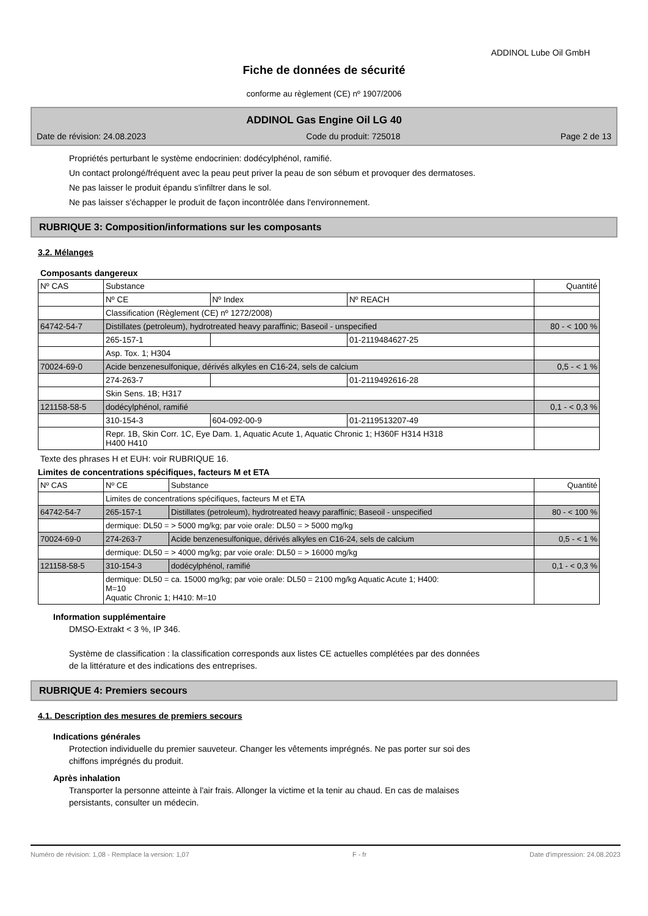ADDINOL Lube Oil GmbH
Fiche de données de sécurité
conforme au règlement (CE) nº 1907/2006
ADDINOL Gas Engine Oil LG 40
Date de révision: 24.08.2023 Code du produit: 725018 Page 2 de 13
Propriétés perturbant le système endocrinien: dodécylphénol, ramifié.
Un contact prolongé/fréquent avec la peau peut priver la peau de son sébum et provoquer des dermatoses.
Ne pas laisser le produit épandu s'infiltrer dans le sol.
Ne pas laisser s'échapper le produit de façon incontrôlée dans l'environnement.
RUBRIQUE 3: Composition/informations sur les composants
3.2. Mélanges
Composants dangereux
| Nº CAS | Substance | | | Quantité |
| | Nº CE | Nº Index | Nº REACH | |
| | Classification (Règlement (CE) nº 1272/2008) | | | |
| 64742-54-7 | Distillates (petroleum), hydrotreated heavy paraffinic; Baseoil - unspecified | | | 80 - < 100 % |
| | 265-157-1 | | 01-2119484627-25 | |
| | Asp. Tox. 1; H304 | | | |
| 70024-69-0 | Acide benzenesulfonique, dérivés alkyles en C16-24, sels de calcium | | | 0,5 - < 1 % |
| | 274-263-7 | | 01-2119492616-28 | |
| | Skin Sens. 1B; H317 | | | |
| 121158-58-5 | dodécylphénol, ramifié | | | 0,1 - < 0,3 % |
| | 310-154-3 | 604-092-00-9 | 01-2119513207-49 | |
| | Repr. 1B, Skin Corr. 1C, Eye Dam. 1, Aquatic Acute 1, Aquatic Chronic 1; H360F H314 H318 H400 H410 | | | |
Texte des phrases H et EUH: voir RUBRIQUE 16.
Limites de concentrations spécifiques, facteurs M et ETA
| Nº CAS | Nº CE | Substance | Quantité |
| | Limites de concentrations spécifiques, facteurs M et ETA | | |
| 64742-54-7 | 265-157-1 | Distillates (petroleum), hydrotreated heavy paraffinic; Baseoil - unspecified | 80 - < 100 % |
| | dermique: DL50 = > 5000 mg/kg; par voie orale: DL50 = > 5000 mg/kg | | |
| 70024-69-0 | 274-263-7 | Acide benzenesulfonique, dérivés alkyles en C16-24, sels de calcium | 0,5 - < 1 % |
| | dermique: DL50 = > 4000 mg/kg; par voie orale: DL50 = > 16000 mg/kg | | |
| 121158-58-5 | 310-154-3 | dodécylphénol, ramifié | 0,1 - < 0,3 % |
| | dermique: DL50 = ca. 15000 mg/kg; par voie orale: DL50 = 2100 mg/kg Aquatic Acute 1; H400: M=10 Aquatic Chronic 1; H410: M=10 | | |
Information supplémentaire
DMSO-Extrakt < 3 %, IP 346.
Système de classification : la classification corresponds aux listes CE actuelles complétées par des données
de la littérature et des indications des entreprises.
RUBRIQUE 4: Premiers secours
4.1. Description des mesures de premiers secours
Indications générales
Protection individuelle du premier sauveteur. Changer les vêtements imprégnés. Ne pas porter sur soi des
chiffons imprégnés du produit.
Après inhalation
Transporter la personne atteinte à l'air frais. Allonger la victime et la tenir au chaud. En cas de malaises
persistants, consulter un médecin.
Numéro de révision: 1,08 - Remplace la version: 1,07 F - fr Date d'impression: 24.08.2023